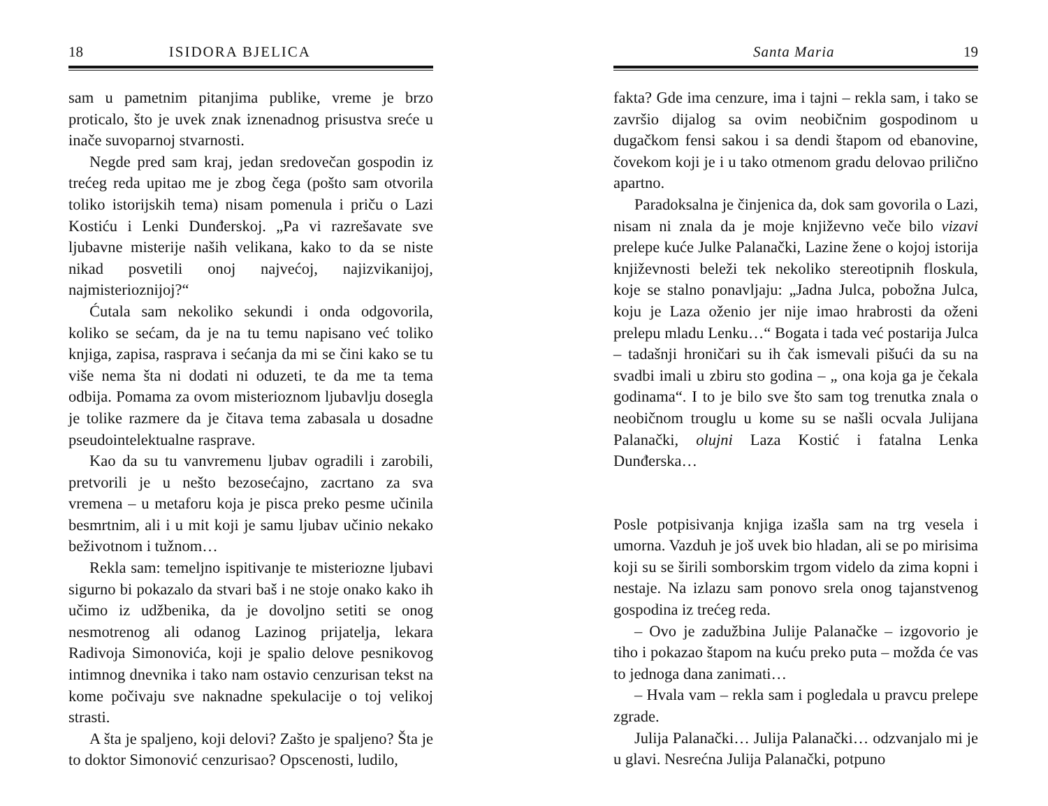18 ISIDORA BJELICA
sam u pametnim pitanjima publike, vreme je brzo proticalo, što je uvek znak iznenadnog prisustva sreće u inače suvoparnoj stvarnosti.
Negde pred sam kraj, jedan sredovečan gospodin iz trećeg reda upitao me je zbog čega (pošto sam otvorila toliko istorijskih tema) nisam pomenula i priču o Lazi Kostiću i Lenki Dunđerskoj. „Pa vi razrešavate sve ljubavne misterije naših velikana, kako to da se niste nikad posvetili onoj najvećoj, najizvikanijoj, najmisterioznijoj?“
Ćutala sam nekoliko sekundi i onda odgovorila, koliko se sećam, da je na tu temu napisano već toliko knjiga, zapisa, rasprava i sećanja da mi se čini kako se tu više nema šta ni dodati ni oduzeti, te da me ta tema odbija. Pomama za ovom misterioznom ljubavlju dosegla je tolike razmere da je čitava tema zabasala u dosadne pseudointelektualne rasprave.
Kao da su tu vanvremenu ljubav ogradili i zarobili, pretvorili je u nešto bezosećajno, zacrtano za sva vremena – u metaforu koja je pisca preko pesme učinila besmrtnim, ali i u mit koji je samu ljubav učinio nekako beživotnom i tužnom…
Rekla sam: temeljno ispitivanje te misteriozne ljubavi sigurno bi pokazalo da stvari baš i ne stoje onako kako ih učimo iz udžbenika, da je dovoljno setiti se onog nesmotrenog ali odanog Lazinog prijatelja, lekara Radivoja Simonovića, koji je spalio delove pesnikovog intimnog dnevnika i tako nam ostavio cenzurisan tekst na kome počivaju sve naknadne spekulacije o toj velikoj strasti.
A šta je spaljeno, koji delovi? Zašto je spaljeno? Šta je to doktor Simonović cenzurisao? Opscenosti, ludilo,
Santa Maria 19
fakta? Gde ima cenzure, ima i tajni – rekla sam, i tako se završio dijalog sa ovim neobičnim gospodinom u dugačkom fensi sakou i sa dendi štapom od ebanovine, čovekom koji je i u tako otmenom gradu delovao prilično apartno.
Paradoksalna je činjenica da, dok sam govorila o Lazi, nisam ni znala da je moje književno veče bilo vizavi prelepe kuće Julke Palanački, Lazine žene o kojoj istorija književnosti beleži tek nekoliko stereotipnih floskula, koje se stalno ponavljaju: „Jadna Julca, pobožna Julca, koju je Laza oženio jer nije imao hrabrosti da oženi prelepu mladu Lenku…“ Bogata i tada već postarija Julca – tadašnji hroničari su ih čak ismevali pišući da su na svadbi imali u zbiru sto godina – „ ona koja ga je čekala godinama“. I to je bilo sve što sam tog trenutka znala o neobičnom trouglu u kome su se našli ocvala Julijana Palanački, olujni Laza Kostić i fatalna Lenka Dunđerska…
Posle potpisivanja knjiga izašla sam na trg vesela i umorna. Vazduh je još uvek bio hladan, ali se po mirisima koji su se širili somborskim trgom videlo da zima kopni i nestaje. Na izlazu sam ponovo srela onog tajanstvenog gospodina iz trećeg reda.
– Ovo je zadužbina Julije Palanačke – izgovorio je tiho i pokazao štapom na kuću preko puta – možda će vas to jednoga dana zanimati…
– Hvala vam – rekla sam i pogledala u pravcu prelepe zgrade.
Julija Palanački… Julija Palanački… odzvanjalo mi je u glavi. Nesrećna Julija Palanački, potpuno